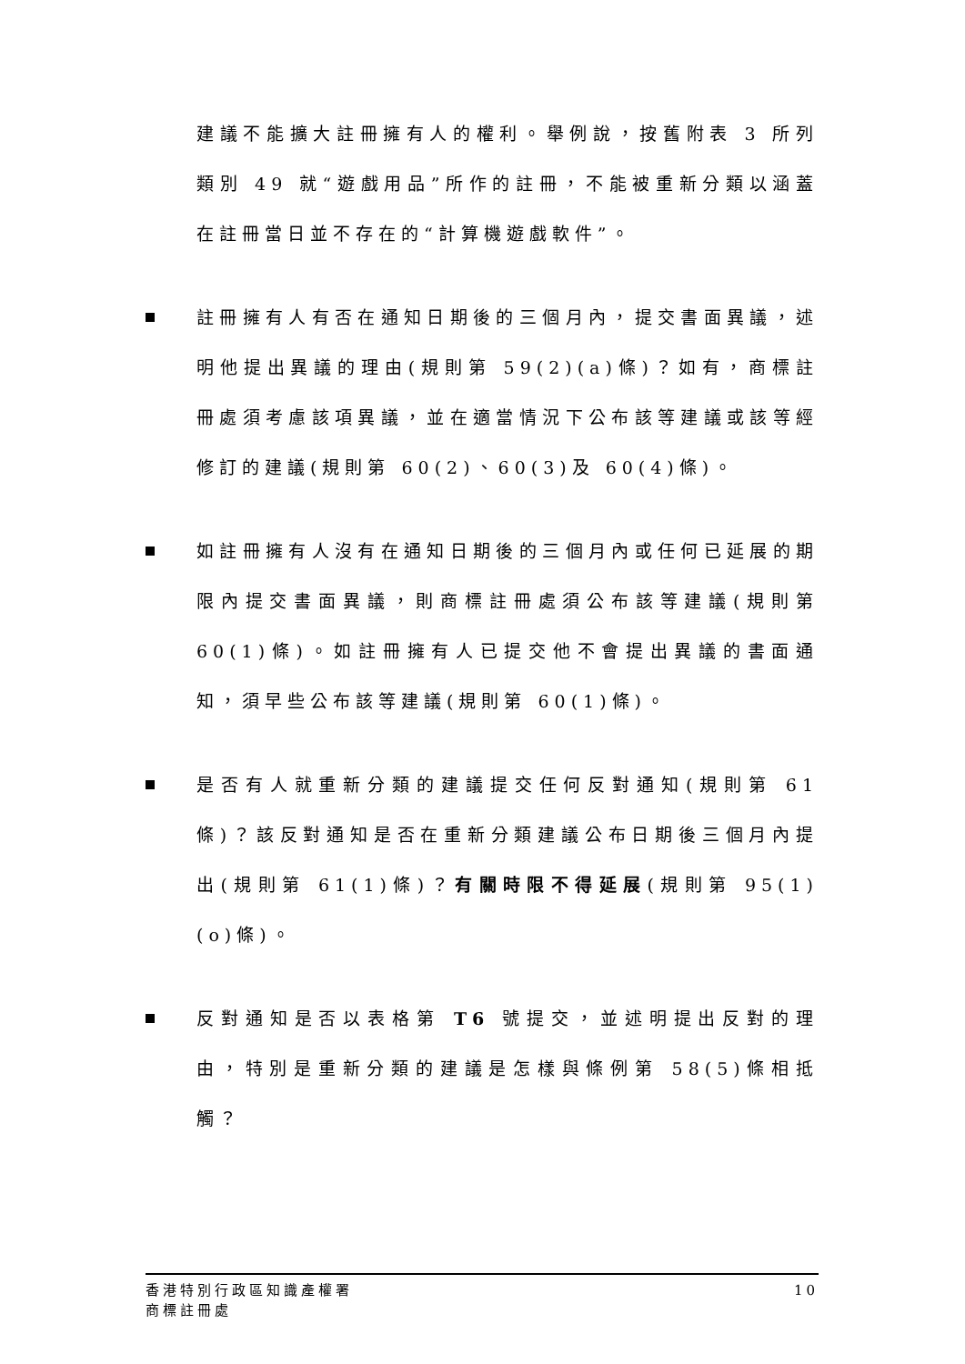建議不能擴大註冊擁有人的權利。舉例說，按舊附表 3 所列類別 49 就“遊戲用品”所作的註冊，不能被重新分類以涵蓋在註冊當日並不存在的“計算機遊戲軟件”。
註冊擁有人有否在通知日期後的三個月內，提交書面異議，述明他提出異議的理由(規則第 59(2)(a)條)？如有，商標註冊處須考慮該項異議，並在適當情況下公布該等建議或該等經修訂的建議(規則第 60(2)、60(3)及 60(4)條)。
如註冊擁有人沒有在通知日期後的三個月內或任何已延展的期限內提交書面異議，則商標註冊處須公布該等建議(規則第 60(1)條)。如註冊擁有人已提交他不會提出異議的書面通知，須早些公布該等建議(規則第 60(1)條)。
是否有人就重新分類的建議提交任何反對通知(規則第 61 條)？該反對通知是否在重新分類建議公布日期後三個月內提出(規則第 61(1)條)？有關時限不得延展(規則第 95(1)(o)條)。
反對通知是否以表格第 T6 號提交，並述明提出反對的理由，特別是重新分類的建議是怎樣與條例第 58(5)條相抵觸？
香港特別行政區知識產權署
商標註冊處
10